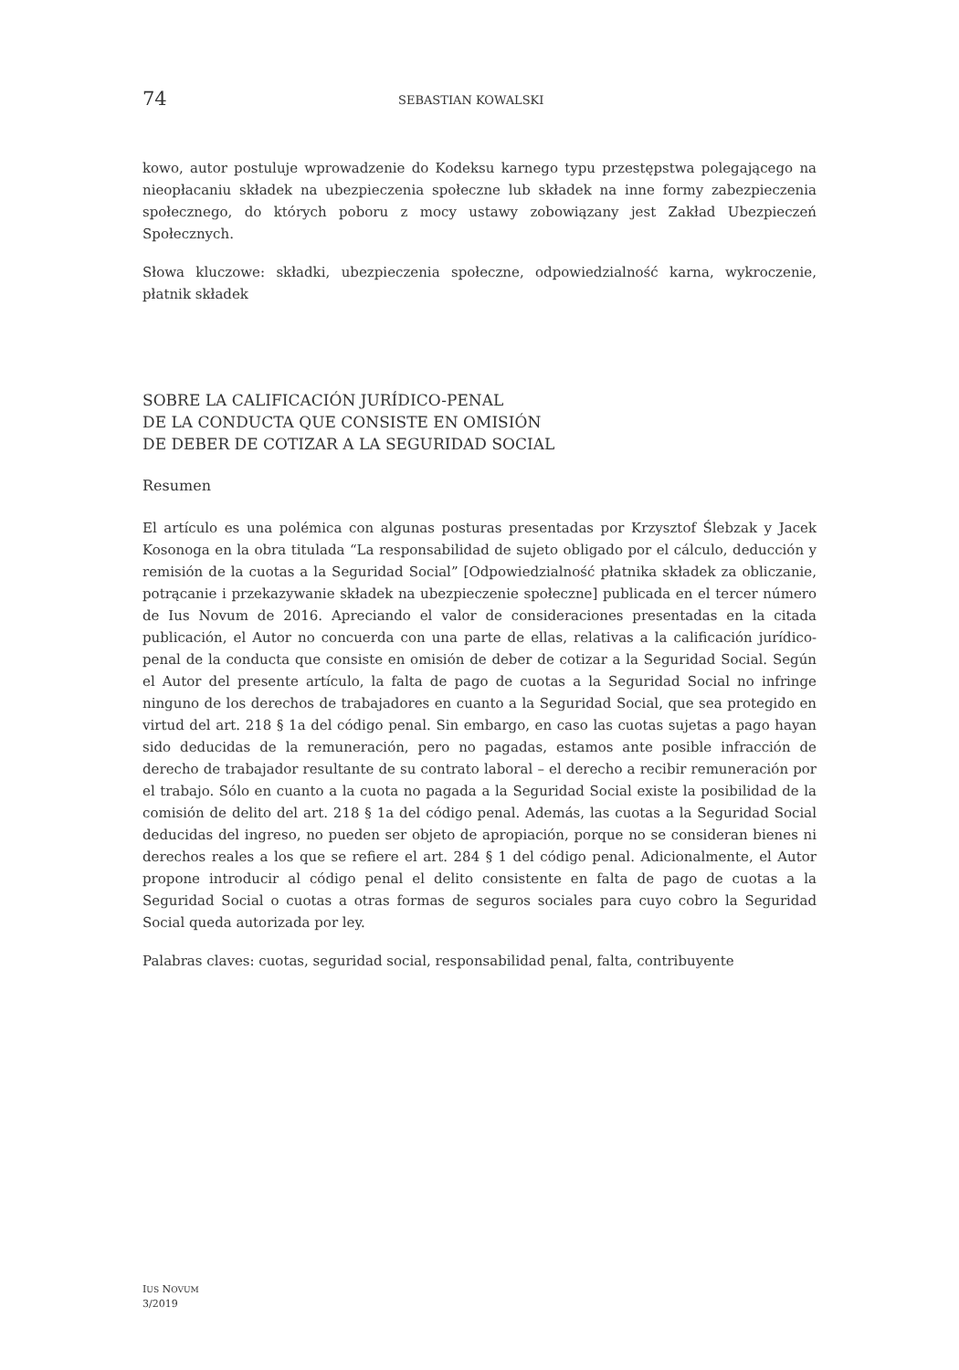74 SEBASTIAN KOWALSKI
kowo, autor postuluje wprowadzenie do Kodeksu karnego typu przestępstwa polegającego na nieopłacaniu składek na ubezpieczenia społeczne lub składek na inne formy zabezpieczenia społecznego, do których poboru z mocy ustawy zobowiązany jest Zakład Ubezpieczeń Społecznych.
Słowa kluczowe: składki, ubezpieczenia społeczne, odpowiedzialność karna, wykroczenie, płatnik składek
SOBRE LA CALIFICACIÓN JURÍDICO-PENAL
DE LA CONDUCTA QUE CONSISTE EN OMISIÓN
DE DEBER DE COTIZAR A LA SEGURIDAD SOCIAL
Resumen
El artículo es una polémica con algunas posturas presentadas por Krzysztof Ślebzak y Jacek Kosonoga en la obra titulada “La responsabilidad de sujeto obligado por el cálculo, deducción y remisión de la cuotas a la Seguridad Social” [Odpowiedzialność płatnika składek za obliczanie, potrącanie i przekazywanie składek na ubezpieczenie społeczne] publicada en el tercer número de Ius Novum de 2016. Apreciando el valor de consideraciones presentadas en la citada publicación, el Autor no concuerda con una parte de ellas, relativas a la calificación jurídico-penal de la conducta que consiste en omisión de deber de cotizar a la Seguridad Social. Según el Autor del presente artículo, la falta de pago de cuotas a la Seguridad Social no infringe ninguno de los derechos de trabajadores en cuanto a la Seguridad Social, que sea protegido en virtud del art. 218 § 1a del código penal. Sin embargo, en caso las cuotas sujetas a pago hayan sido deducidas de la remuneración, pero no pagadas, estamos ante posible infracción de derecho de trabajador resultante de su contrato laboral – el derecho a recibir remuneración por el trabajo. Sólo en cuanto a la cuota no pagada a la Seguridad Social existe la posibilidad de la comisión de delito del art. 218 § 1a del código penal. Además, las cuotas a la Seguridad Social deducidas del ingreso, no pueden ser objeto de apropiación, porque no se consideran bienes ni derechos reales a los que se refiere el art. 284 § 1 del código penal. Adicionalmente, el Autor propone introducir al código penal el delito consistente en falta de pago de cuotas a la Seguridad Social o cuotas a otras formas de seguros sociales para cuyo cobro la Seguridad Social queda autorizada por ley.
Palabras claves: cuotas, seguridad social, responsabilidad penal, falta, contribuyente
IUS NOVUM
3/2019